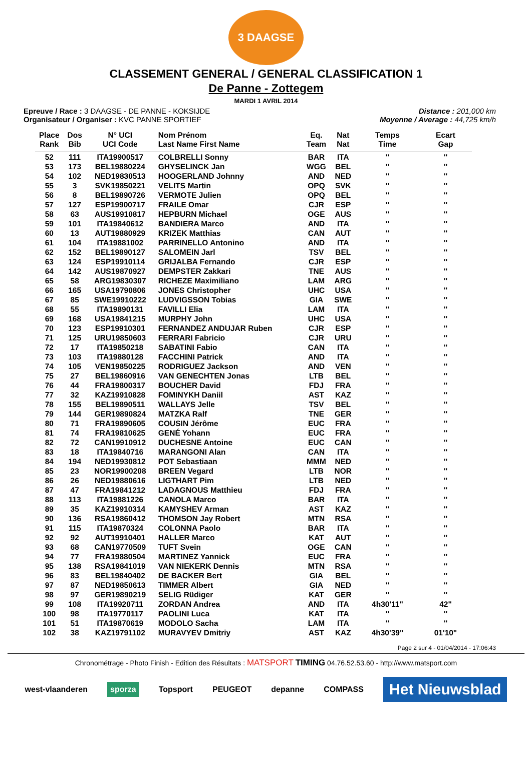3 DAAGSE
CLASSEMENT GENERAL / GENERAL CLASSIFICATION 1
De Panne - Zottegem
MARDI 1 AVRIL 2014
Epreuve / Race : 3 DAAGSE - DE PANNE - KOKSIJDE
Organisateur / Organiser : KVC PANNE SPORTIEF
Distance : 201,000 km
Moyenne / Average : 44,725 km/h
| Place Rank | Dos Bib | N° UCI UCI Code | Nom Prénom Last Name First Name | Eq. Team | Nat Nat | Temps Time | Ecart Gap |
| --- | --- | --- | --- | --- | --- | --- | --- |
| 52 | 111 | ITA19900517 | COLBRELLI Sonny | BAR | ITA | '' | '' |
| 53 | 173 | BEL19880224 | GHYSELINCK Jan | WGG | BEL | '' | '' |
| 54 | 102 | NED19830513 | HOOGERLAND Johnny | AND | NED | '' | '' |
| 55 | 3 | SVK19850221 | VELITS Martin | OPQ | SVK | '' | '' |
| 56 | 8 | BEL19890726 | VERMOTE Julien | OPQ | BEL | '' | '' |
| 57 | 127 | ESP19900717 | FRAILE Omar | CJR | ESP | '' | '' |
| 58 | 63 | AUS19910817 | HEPBURN Michael | OGE | AUS | '' | '' |
| 59 | 101 | ITA19840612 | BANDIERA Marco | AND | ITA | '' | '' |
| 60 | 13 | AUT19880929 | KRIZEK Matthias | CAN | AUT | '' | '' |
| 61 | 104 | ITA19881002 | PARRINELLO Antonino | AND | ITA | '' | '' |
| 62 | 152 | BEL19890127 | SALOMEIN Jarl | TSV | BEL | '' | '' |
| 63 | 124 | ESP19910114 | GRIJALBA Fernando | CJR | ESP | '' | '' |
| 64 | 142 | AUS19870927 | DEMPSTER Zakkari | TNE | AUS | '' | '' |
| 65 | 58 | ARG19830307 | RICHEZE Maximiliano | LAM | ARG | '' | '' |
| 66 | 165 | USA19790806 | JONES Christopher | UHC | USA | '' | '' |
| 67 | 85 | SWE19910222 | LUDVIGSSON Tobias | GIA | SWE | '' | '' |
| 68 | 55 | ITA19890131 | FAVILLI Elia | LAM | ITA | '' | '' |
| 69 | 168 | USA19841215 | MURPHY John | UHC | USA | '' | '' |
| 70 | 123 | ESP19910301 | FERNANDEZ ANDUJAR Ruben | CJR | ESP | '' | '' |
| 71 | 125 | URU19850603 | FERRARI Fabricio | CJR | URU | '' | '' |
| 72 | 17 | ITA19850218 | SABATINI Fabio | CAN | ITA | '' | '' |
| 73 | 103 | ITA19880128 | FACCHINI Patrick | AND | ITA | '' | '' |
| 74 | 105 | VEN19850225 | RODRIGUEZ Jackson | AND | VEN | '' | '' |
| 75 | 27 | BEL19860916 | VAN GENECHTEN Jonas | LTB | BEL | '' | '' |
| 76 | 44 | FRA19800317 | BOUCHER David | FDJ | FRA | '' | '' |
| 77 | 32 | KAZ19910828 | FOMINYKH Daniil | AST | KAZ | '' | '' |
| 78 | 155 | BEL19890511 | WALLAYS Jelle | TSV | BEL | '' | '' |
| 79 | 144 | GER19890824 | MATZKA Ralf | TNE | GER | '' | '' |
| 80 | 71 | FRA19890605 | COUSIN Jérôme | EUC | FRA | '' | '' |
| 81 | 74 | FRA19810625 | GENÉ Yohann | EUC | FRA | '' | '' |
| 82 | 72 | CAN19910912 | DUCHESNE Antoine | EUC | CAN | '' | '' |
| 83 | 18 | ITA19840716 | MARANGONI Alan | CAN | ITA | '' | '' |
| 84 | 194 | NED19930812 | POT Sebastiaan | MMM | NED | '' | '' |
| 85 | 23 | NOR19900208 | BREEN Vegard | LTB | NOR | '' | '' |
| 86 | 26 | NED19880616 | LIGTHART Pim | LTB | NED | '' | '' |
| 87 | 47 | FRA19841212 | LADAGNOUS Matthieu | FDJ | FRA | '' | '' |
| 88 | 113 | ITA19881226 | CANOLA Marco | BAR | ITA | '' | '' |
| 89 | 35 | KAZ19910314 | KAMYSHEV Arman | AST | KAZ | '' | '' |
| 90 | 136 | RSA19860412 | THOMSON Jay Robert | MTN | RSA | '' | '' |
| 91 | 115 | ITA19870324 | COLONNA Paolo | BAR | ITA | '' | '' |
| 92 | 92 | AUT19910401 | HALLER Marco | KAT | AUT | '' | '' |
| 93 | 68 | CAN19770509 | TUFT Svein | OGE | CAN | '' | '' |
| 94 | 77 | FRA19880504 | MARTINEZ Yannick | EUC | FRA | '' | '' |
| 95 | 138 | RSA19841019 | VAN NIEKERK Dennis | MTN | RSA | '' | '' |
| 96 | 83 | BEL19840402 | DE BACKER Bert | GIA | BEL | '' | '' |
| 97 | 87 | NED19850613 | TIMMER Albert | GIA | NED | '' | '' |
| 98 | 97 | GER19890219 | SELIG Rüdiger | KAT | GER | '' | '' |
| 99 | 108 | ITA19920711 | ZORDAN Andrea | AND | ITA | 4h30'11" | 42" |
| 100 | 98 | ITA19770117 | PAOLINI Luca | KAT | ITA | '' | '' |
| 101 | 51 | ITA19870619 | MODOLO Sacha | LAM | ITA | '' | '' |
| 102 | 38 | KAZ19791102 | MURAVYEV Dmitriy | AST | KAZ | 4h30'39" | 01'10" |
Page 2 sur 4 - 01/04/2014 - 17:06:43
Chronométrage - Photo Finish - Edition des Résultats : MATSPORT TIMING 04.76.52.53.60 - http://www.matsport.com
west-vlaanderen sporza Topsport PEUGEOT depanne COMPASS Het Nieuwsblad